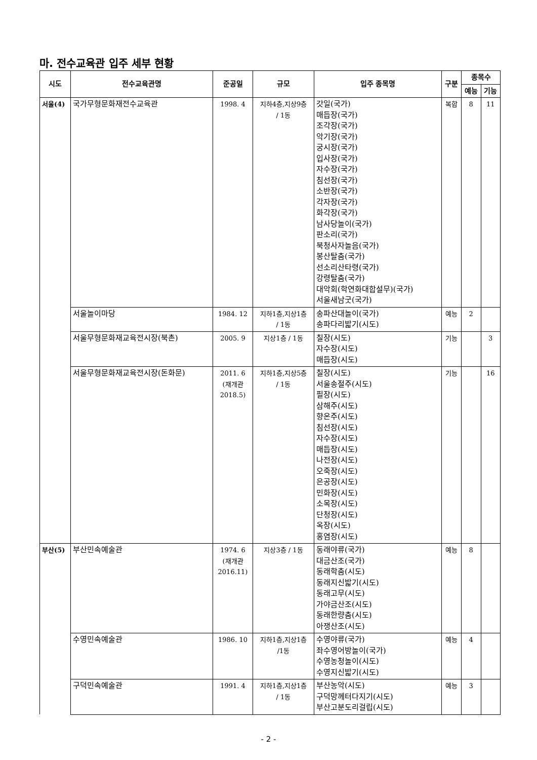마. 전수교육관 입주 세부 현황
| 시도 | 전수교육관명 | 준공일 | 규모 | 입주 종목명 | 구분 | 종목수 | |
| --- | --- | --- | --- | --- | --- | --- | --- |
| | | | | | | 예능 | 기능 |
| 서울(4) | 국가무형문화재전수교육관 | 1998. 4 | 지하4층,지상9층 / 1동 | 갓일(국가) 매듭장(국가) 조각장(국가) 악기장(국가) 궁시장(국가) 입사장(국가) 자수장(국가) 침선장(국가) 소반장(국가) 각자장(국가) 화각장(국가) 남사당놀이(국가) 판소리(국가) 북청사자놀음(국가) 봉산탈춤(국가) 선소리산타령(국가) 강령탈춤(국가) 대악회(학연화대합설무)(국가) 서울새남굿(국가) | 복합 | 8 | 11 |
| | 서울놀이마당 | 1984. 12 | 지하1층,지상1층 / 1동 | 송파산대놀이(국가) 송파다리밟기(시도) | 예능 | 2 | |
| | 서울무형문화재교육전시장(북촌) | 2005. 9 | 지상1층 / 1동 | 칠장(시도) 자수장(시도) 매듭장(시도) | 기능 | | 3 |
| | 서울무형문화재교육전시장(돈화문) | 2011. 6 (재개관 2018.5) | 지하1층,지상5층 / 1동 | 칠장(시도) 서울송절주(시도) 필장(시도) 삼해주(시도) 향온주(시도) 침선장(시도) 자수장(시도) 매듭장(시도) 나전장(시도) 오죽장(시도) 은공장(시도) 민화장(시도) 소목장(시도) 단청장(시도) 옥장(시도) 홍염장(시도) | 기능 | | 16 |
| 부산(5) | 부산민속예술관 | 1974. 6 (재개관 2016.11) | 지상3층 / 1동 | 동래야류(국가) 대금산조(국가) 동래학춤(시도) 동래지신밟기(시도) 동래고무(시도) 가야금산조(시도) 동래한량춤(시도) 아쟁산조(시도) | 예능 | 8 | |
| | 수영민속예술관 | 1986. 10 | 지하1층,지상1층 /1동 | 수영야류(국가) 좌수영어방놀이(국가) 수영농청놀이(시도) 수영지신밟기(시도) | 예능 | 4 | |
| | 구덕민속예술관 | 1991. 4 | 지하1층,지상1층 / 1동 | 부산농악(시도) 구덕망께터다지기(시도) 부산고분도리걸립(시도) | 예능 | 3 | |
- 2 -